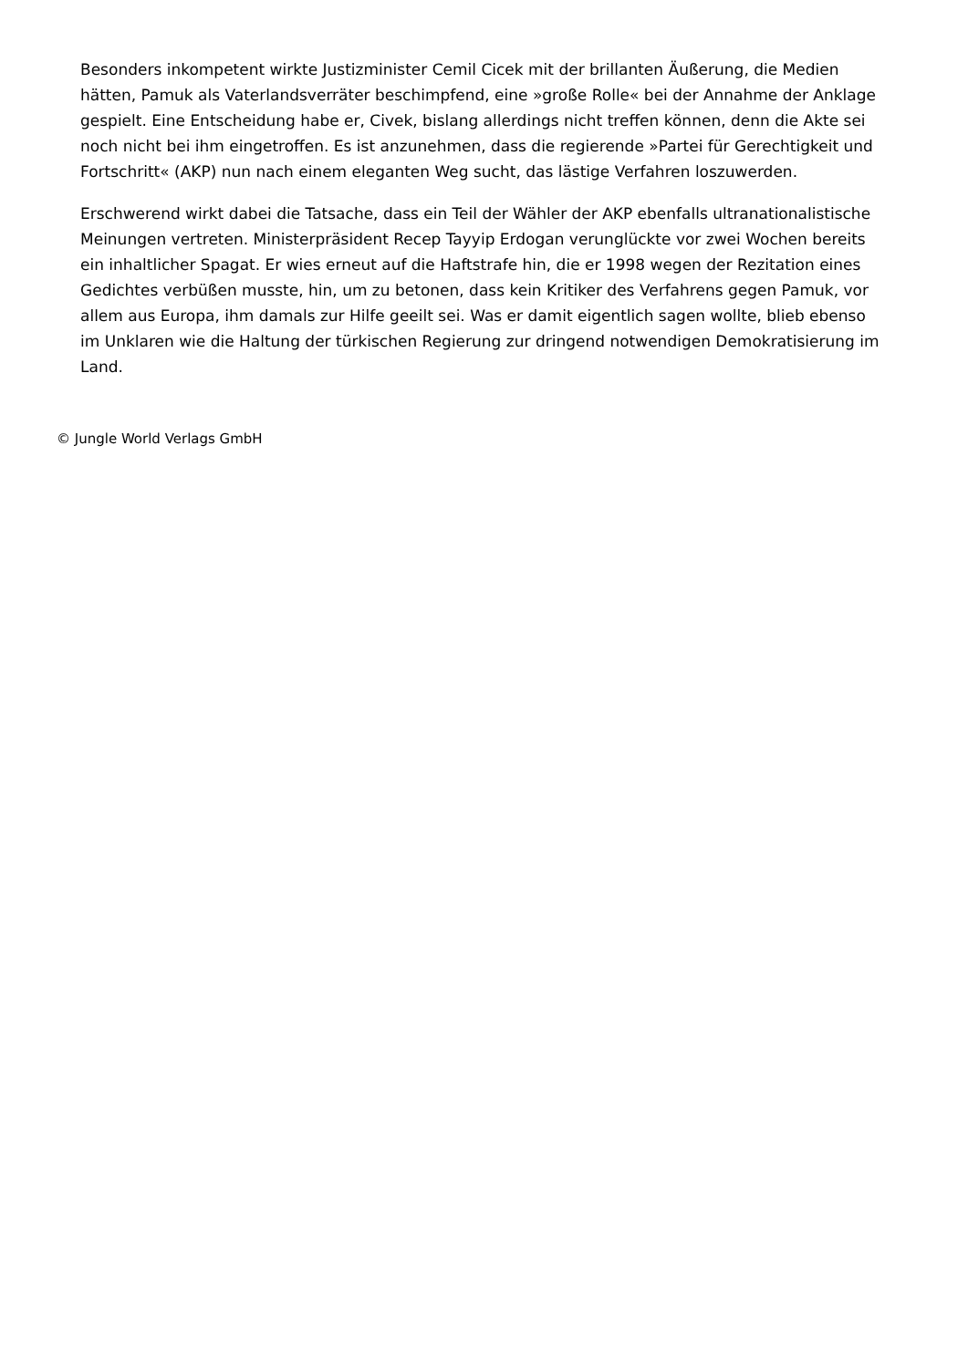Besonders inkompetent wirkte Justizminister Cemil Cicek mit der brillanten Äußerung, die Medien hätten, Pamuk als Vaterlandsverräter beschimpfend, eine »große Rolle« bei der Annahme der Anklage gespielt. Eine Entscheidung habe er, Civek, bislang allerdings nicht treffen können, denn die Akte sei noch nicht bei ihm eingetroffen. Es ist anzunehmen, dass die regierende »Partei für Gerechtigkeit und Fortschritt« (AKP) nun nach einem eleganten Weg sucht, das lästige Verfahren loszuwerden.
Erschwerend wirkt dabei die Tatsache, dass ein Teil der Wähler der AKP ebenfalls ultranationalistische Meinungen vertreten. Ministerpräsident Recep Tayyip Erdogan verunglückte vor zwei Wochen bereits ein inhaltlicher Spagat. Er wies erneut auf die Haftstrafe hin, die er 1998 wegen der Rezitation eines Gedichtes verbüßen musste, hin, um zu betonen, dass kein Kritiker des Verfahrens gegen Pamuk, vor allem aus Europa, ihm damals zur Hilfe geeilt sei. Was er damit eigentlich sagen wollte, blieb ebenso im Unklaren wie die Haltung der türkischen Regierung zur dringend notwendigen Demokratisierung im Land.
© Jungle World Verlags GmbH